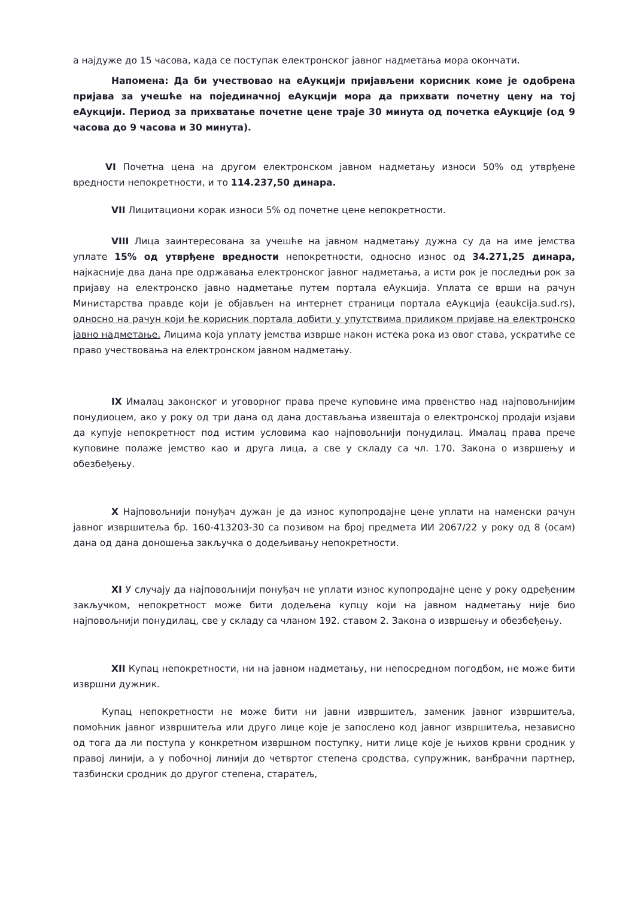а најдуже до 15 часова, када се поступак електронског јавног надметања мора окончати.
Напомена: Да би учествовао на еАукцији пријављени корисник коме је одобрена пријава за учешће на појединачној еАукцији мора да прихвати почетну цену на тој еАукцији. Период за прихватање почетне цене траје 30 минута од почетка еАукције (од 9 часова до 9 часова и 30 минута).
VI Почетна цена на другом електронском јавном надметању износи 50% од утврђене вредности непокретности, и то 114.237,50 динара.
VII Лицитациони корак износи 5% од почетне цене непокретности.
VIII Лица заинтересована за учешће на јавном надметању дужна су да на име јемства уплате 15% од утврђене вредности непокретности, односно износ од 34.271,25 динара, најкасније два дана пре одржавања електронског јавног надметања, а исти рок је последњи рок за пријаву на електронско јавно надметање путем портала еАукција. Уплата се врши на рачун Министарства правде који је објављен на интернет страници портала еАукција (eaukcija.sud.rs), односно на рачун који ће корисник портала добити у упутствима приликом пријаве на електронско јавно надметање. Лицима која уплату јемства изврше након истека рока из овог става, ускратиће се право учествовања на електронском јавном надметању.
IX Ималац законског и уговорног права прече куповине има првенство над најповољнијим понудиоцем, ако у року од три дана од дана достављања извештаја о електронској продаји изјави да купује непокретност под истим условима као најповољнији понудилац. Ималац права прече куповине полаже јемство као и друга лица, а све у складу са чл. 170. Закона о извршењу и обезбеђењу.
X Најповољнији понуђач дужан је да износ купопродајне цене уплати на наменски рачун јавног извршитеља бр. 160-413203-30 са позивом на број предмета ИИ 2067/22 у року од 8 (осам) дана од дана доношења закључка о додељивању непокретности.
XI У случају да најповољнији понуђач не уплати износ купопродајне цене у року одређеним закључком, непокретност може бити додељена купцу који на јавном надметању није био најповољнији понудилац, све у складу са чланом 192. ставом 2. Закона о извршењу и обезбеђењу.
XII Купац непокретности, ни на јавном надметању, ни непосредном погодбом, не може бити извршни дужник.
Купац непокретности не може бити ни јавни извршитељ, заменик јавног извршитеља, помоћник јавног извршитеља или друго лице које је запослено код јавног извршитеља, независно од тога да ли поступа у конкретном извршном поступку, нити лице које је њихов крвни сродник у правој линији, а у побочној линији до четвртог степена сродства, супружник, ванбрачни партнер, тазбински сродник до другог степена, старатељ,